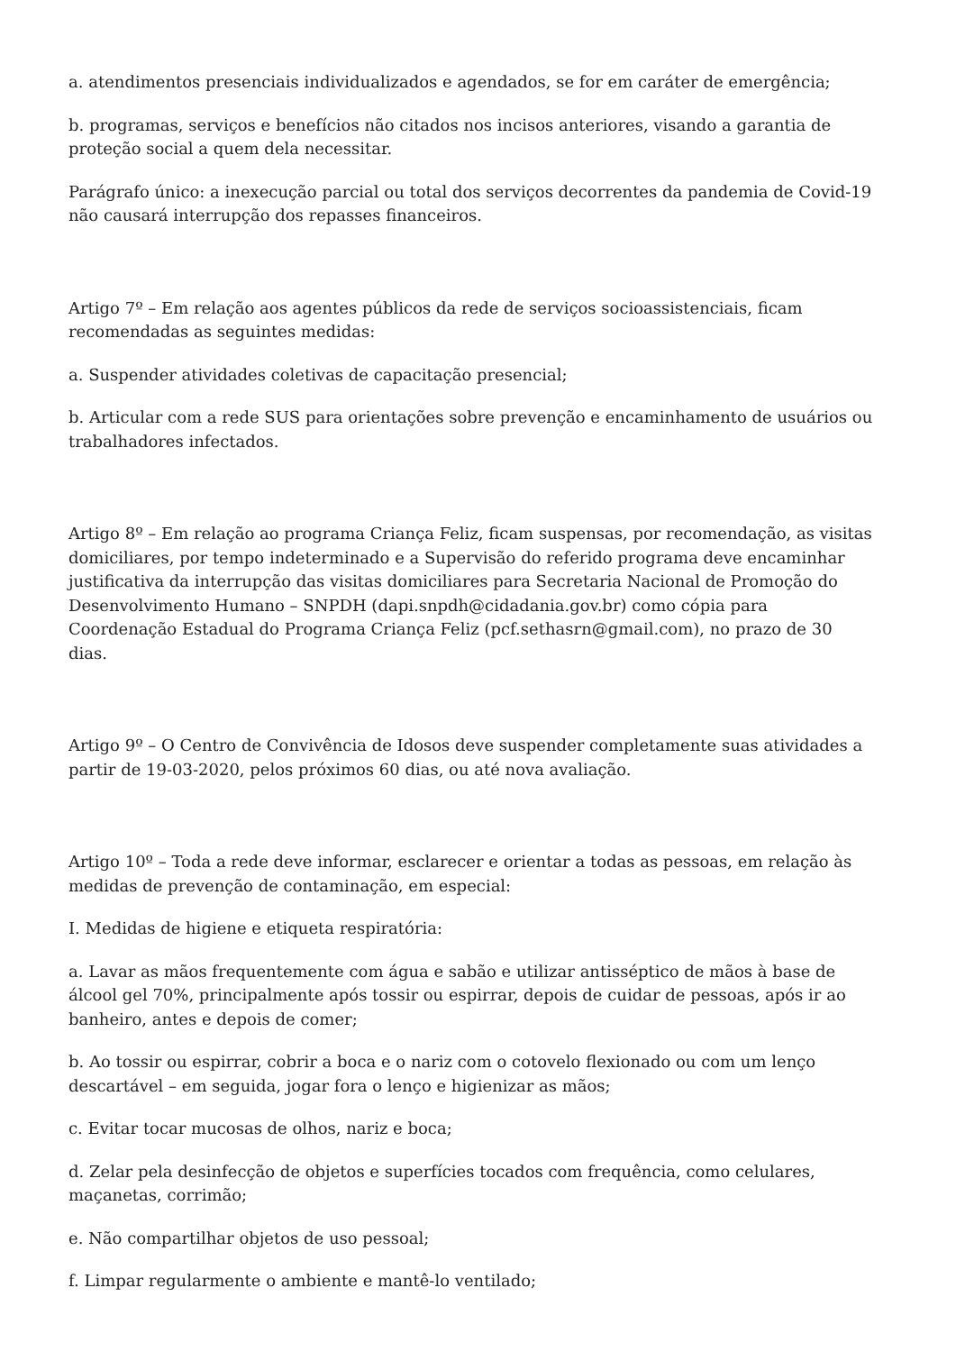a. atendimentos presenciais individualizados e agendados, se for em caráter de emergência;
b. programas, serviços e benefícios não citados nos incisos anteriores, visando a garantia de proteção social a quem dela necessitar.
Parágrafo único: a inexecução parcial ou total dos serviços decorrentes da pandemia de Covid-19 não causará interrupção dos repasses financeiros.
Artigo 7º – Em relação aos agentes públicos da rede de serviços socioassistenciais, ficam recomendadas as seguintes medidas:
a. Suspender atividades coletivas de capacitação presencial;
b. Articular com a rede SUS para orientações sobre prevenção e encaminhamento de usuários ou trabalhadores infectados.
Artigo 8º – Em relação ao programa Criança Feliz, ficam suspensas, por recomendação, as visitas domiciliares, por tempo indeterminado e a Supervisão do referido programa deve encaminhar justificativa da interrupção das visitas domiciliares para Secretaria Nacional de Promoção do Desenvolvimento Humano – SNPDH (dapi.snpdh@cidadania.gov.br) como cópia para Coordenação Estadual do Programa Criança Feliz (pcf.sethasrn@gmail.com), no prazo de 30 dias.
Artigo 9º – O Centro de Convivência de Idosos deve suspender completamente suas atividades a partir de 19-03-2020, pelos próximos 60 dias, ou até nova avaliação.
Artigo 10º – Toda a rede deve informar, esclarecer e orientar a todas as pessoas, em relação às medidas de prevenção de contaminação, em especial:
I. Medidas de higiene e etiqueta respiratória:
a. Lavar as mãos frequentemente com água e sabão e utilizar antisséptico de mãos à base de álcool gel 70%, principalmente após tossir ou espirrar, depois de cuidar de pessoas, após ir ao banheiro, antes e depois de comer;
b. Ao tossir ou espirrar, cobrir a boca e o nariz com o cotovelo flexionado ou com um lenço descartável – em seguida, jogar fora o lenço e higienizar as mãos;
c. Evitar tocar mucosas de olhos, nariz e boca;
d. Zelar pela desinfecção de objetos e superfícies tocados com frequência, como celulares, maçanetas, corrimão;
e. Não compartilhar objetos de uso pessoal;
f. Limpar regularmente o ambiente e mantê-lo ventilado;